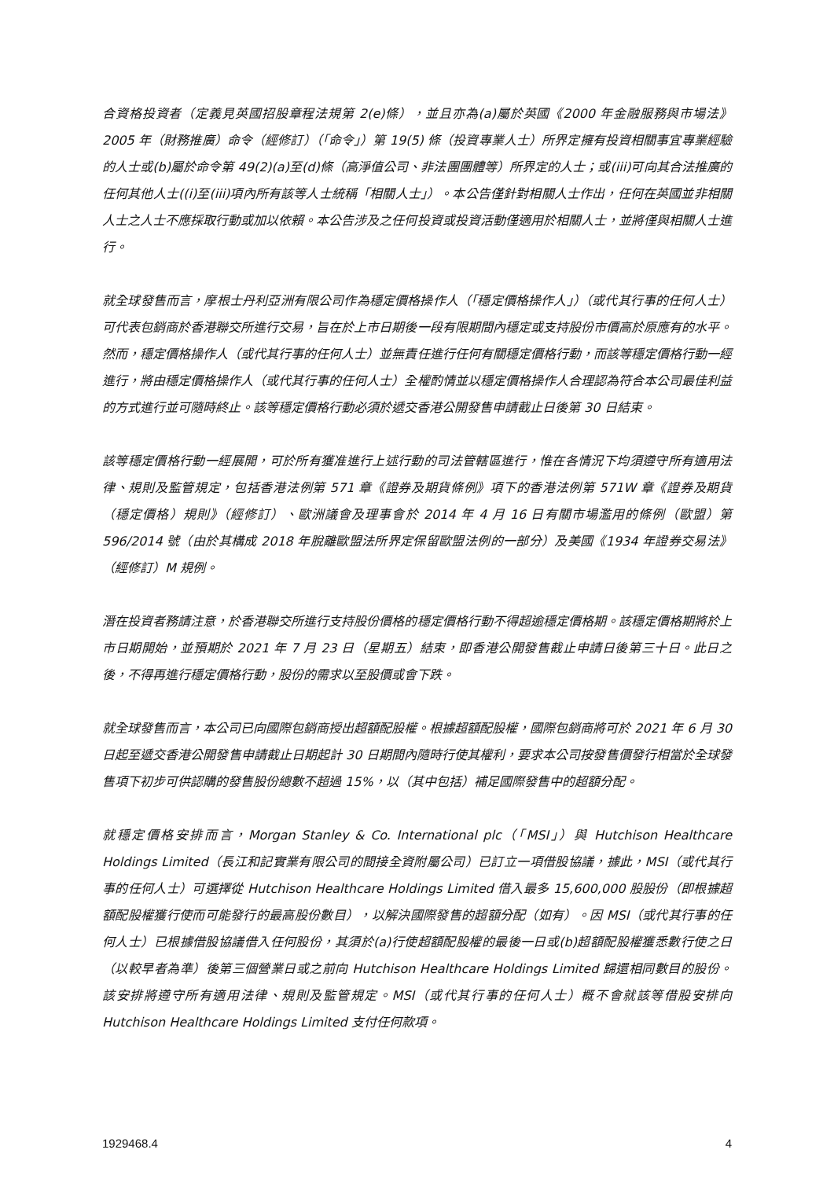合資格投資者（定義見英國招股章程法規第 2(e)條），並且亦為(a)屬於英國《2000 年金融服務與市場法》2005 年（財務推廣）命令（經修訂）（「命令」）第 19(5) 條（投資專業人士）所界定擁有投資相關事宜專業經驗的人士或(b)屬於命令第 49(2)(a)至(d)條（高淨值公司、非法團團體等）所界定的人士；或(iii)可向其合法推廣的任何其他人士((i)至(iii)項內所有該等人士統稱「相關人士」）。本公告僅針對相關人士作出，任何在英國並非相關人士之人士不應採取行動或加以依賴。本公告涉及之任何投資或投資活動僅適用於相關人士，並將僅與相關人士進行。
就全球發售而言，摩根士丹利亞洲有限公司作為穩定價格操作人（「穩定價格操作人」）（或代其行事的任何人士）可代表包銷商於香港聯交所進行交易，旨在於上市日期後一段有限期間內穩定或支持股份市價高於原應有的水平。然而，穩定價格操作人（或代其行事的任何人士）並無責任進行任何有關穩定價格行動，而該等穩定價格行動一經進行，將由穩定價格操作人（或代其行事的任何人士）全權酌情並以穩定價格操作人合理認為符合本公司最佳利益的方式進行並可隨時終止。該等穩定價格行動必須於遞交香港公開發售申請截止日後第 30 日結束。
該等穩定價格行動一經展開，可於所有獲准進行上述行動的司法管轄區進行，惟在各情況下均須遵守所有適用法律、規則及監管規定，包括香港法例第 571 章《證券及期貨條例》項下的香港法例第 571W 章《證券及期貨（穩定價格）規則》（經修訂）、歐洲議會及理事會於 2014 年 4 月 16 日有關市場濫用的條例（歐盟）第 596/2014 號（由於其構成 2018 年脫離歐盟法所界定保留歐盟法例的一部分）及美國《1934 年證券交易法》（經修訂）M 規例。
潛在投資者務請注意，於香港聯交所進行支持股份價格的穩定價格行動不得超逾穩定價格期。該穩定價格期將於上市日期開始，並預期於 2021 年 7 月 23 日（星期五）結束，即香港公開發售截止申請日後第三十日。此日之後，不得再進行穩定價格行動，股份的需求以至股價或會下跌。
就全球發售而言，本公司已向國際包銷商授出超額配股權。根據超額配股權，國際包銷商將可於 2021 年 6 月 30 日起至遞交香港公開發售申請截止日期起計 30 日期間內隨時行使其權利，要求本公司按發售價發行相當於全球發售項下初步可供認購的發售股份總數不超過 15%，以（其中包括）補足國際發售中的超額分配。
就穩定價格安排而言，Morgan Stanley & Co. International plc（「MSI」）與 Hutchison Healthcare Holdings Limited（長江和記實業有限公司的間接全資附屬公司）已訂立一項借股協議，據此，MSI（或代其行事的任何人士）可選擇從 Hutchison Healthcare Holdings Limited 借入最多 15,600,000 股股份（即根據超額配股權獲行使而可能發行的最高股份數目），以解決國際發售的超額分配（如有）。因 MSI（或代其行事的任何人士）已根據借股協議借入任何股份，其須於(a)行使超額配股權的最後一日或(b)超額配股權獲悉數行使之日（以較早者為準）後第三個營業日或之前向 Hutchison Healthcare Holdings Limited 歸還相同數目的股份。該安排將遵守所有適用法律、規則及監管規定。MSI（或代其行事的任何人士）概不會就該等借股安排向 Hutchison Healthcare Holdings Limited 支付任何款項。
1929468.4 4